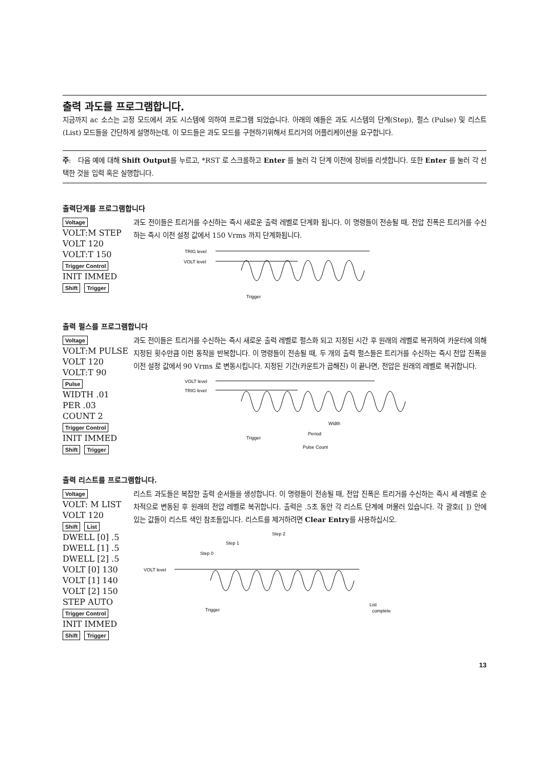출력 과도를 프로그램합니다.
지금까지 ac 소스는 고정 모드에서 과도 시스템에 의하여 프로그램 되었습니다. 아래의 예들은 과도 시스템의 단계(Step), 펄스 (Pulse) 및 리스트(List) 모드들을 간단하게 설명하는데, 이 모드들은 과도 모드를 구현하기위해서 트리거의 어플리케이션을 요구합니다.
주: 다음 예에 대해 Shift Output를 누르고, *RST 로 스크롤하고 Enter 를 눌러 각 단계 이전에 장비를 리셋합니다. 또한 Enter 를 눌러 각 선택한 것을 입력 혹은 실행합니다.
출력단계를 프로그램합니다
Voltage
VOLT:M STEP
VOLT 120
VOLT:T 150
Trigger Control
INIT IMMED
Shift Trigger
과도 전이들은 트리거를 수신하는 즉시 새로운 출력 레벨로 단계화 됩니다. 이 명령들이 전송될 때, 전압 진폭은 트리거를 수신하는 즉시 이전 설정 값에서 150 Vrms 까지 단계화됩니다.
TRIG level
VOLT level
Trigger
출력 펄스를 프로그램합니다
Voltage
VOLT:M PULSE
VOLT 120
VOLT:T 90
Pulse
WIDTH .01
PER .03
COUNT 2
Trigger Control
INIT IMMED
Shift Trigger
과도 전이들은 트리거를 수신하는 즉시 새로운 출력 레벨로 펄스화 되고 지정된 시간 후 원래의 레벨로 복귀하여 카운터에 의해 지정된 횟수만큼 이런 동작을 반복합니다. 이 명령들이 전송될 때, 두 개의 출력 펄스들은 트리거를 수신하는 즉시 전압 진폭을 이전 설정 값에서 90 Vrms 로 변동시킵니다. 지정된 기간(카운트가 곱해진) 이 끝나면, 전압은 원래의 레벨로 복귀합니다.
VOLT level
TRIG level
Width
Period
Pulse Count
Trigger
출력 리스트를 프로그램합니다.
Voltage
VOLT: M LIST
VOLT 120
Shift List
DWELL [0] .5
DWELL [1] .5
DWELL [2] .5
VOLT [0] 130
VOLT [1] 140
VOLT [2] 150
STEP AUTO
Trigger Control
INIT IMMED
Shift Trigger
리스트 과도들은 복잡한 출력 순서들을 생성합니다. 이 명령들이 전송될 때, 전압 진폭은 트리거를 수신하는 즉시 세 레벨로 순차적으로 변동된 후 원래의 전압 레벨로 복귀합니다. 출력은 .5초 동안 각 리스트 단계에 머물러 있습니다. 각 괄호([ ]) 안에 있는 값들이 리스트 색인 참조들입니다. 리스트를 제거하려면 Clear Entry를 사용하십시오.
Step 2
Step 1
Step 0
VOLT level
Trigger
List
complete
13